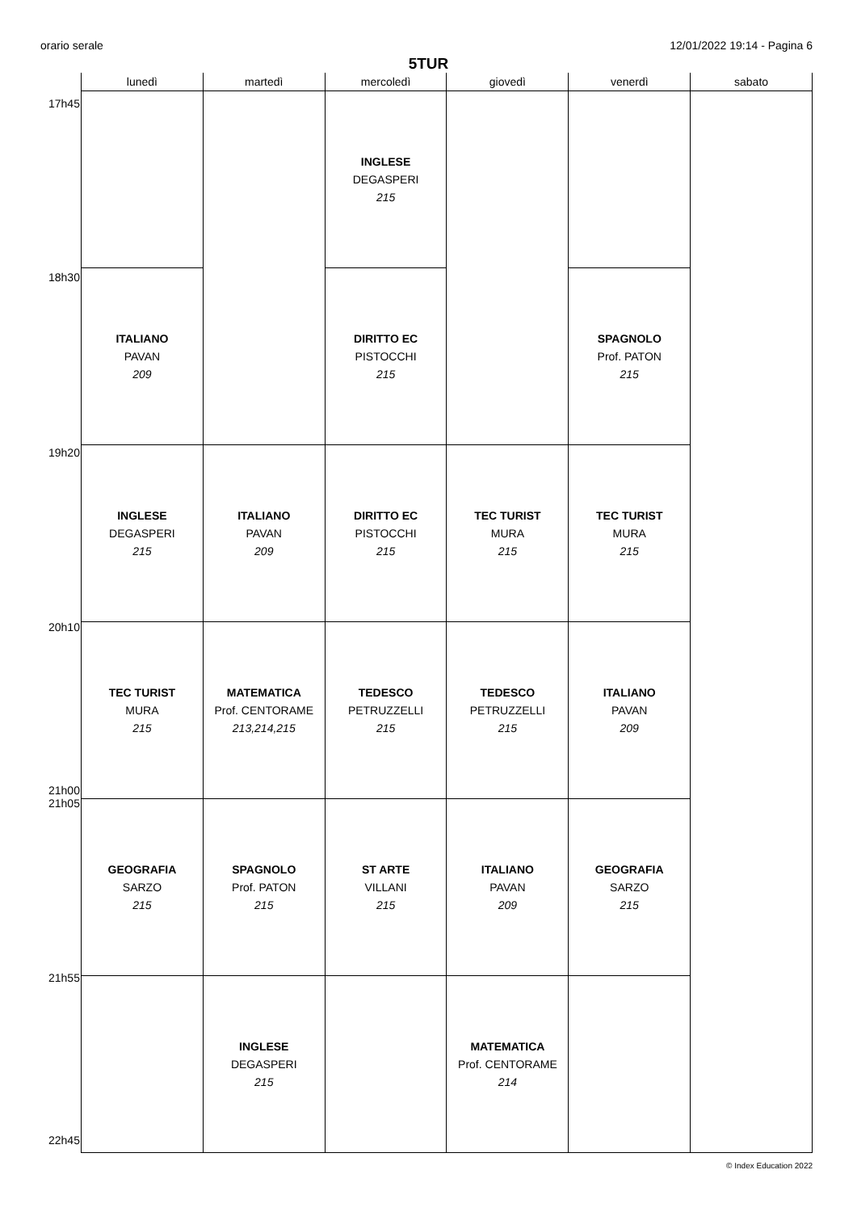orario serale 12/01/2022 19:14 - Pagina 6
5TUR
17h45
18h30
19h20
20h10
21h00
21h05
21h55
22h45
| lunedì | martedì | mercoledì | giovedì | venerdì | sabato |
| --- | --- | --- | --- | --- | --- |
| | | INGLESE DEGASPERI 215 | | | |
| ITALIANO PAVAN 209 | | DIRITTO EC PISTOCCHI 215 | | SPAGNOLO Prof. PATON 215 | |
| INGLESE DEGASPERI 215 | ITALIANO PAVAN 209 | DIRITTO EC PISTOCCHI 215 | TEC TURIST MURA 215 | TEC TURIST MURA 215 | |
| TEC TURIST MURA 215 | MATEMATICA Prof. CENTORAME 213,214,215 | TEDESCO PETRUZZELLI 215 | TEDESCO PETRUZZELLI 215 | ITALIANO PAVAN 209 | |
| GEOGRAFIA SARZO 215 | SPAGNOLO Prof. PATON 215 | ST ARTE VILLANI 215 | ITALIANO PAVAN 209 | GEOGRAFIA SARZO 215 | |
| | INGLESE DEGASPERI 215 | | MATEMATICA Prof. CENTORAME 214 | | |
© Index Education 2022